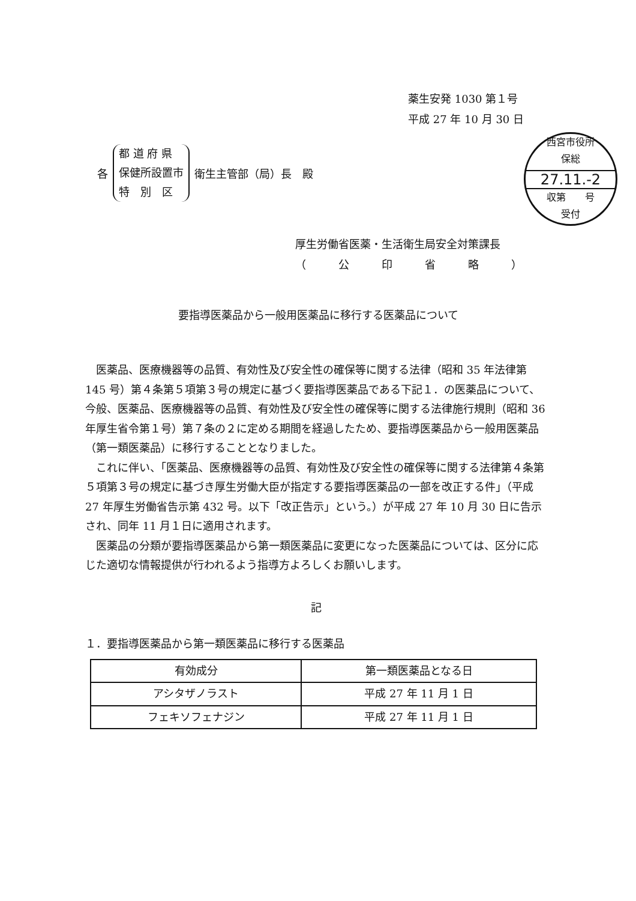薬生安発 1030 第１号
平成 27 年 10 月 30 日
各
都 道 府 県
保健所設置市
特　別　区
衛生主管部（局）長　殿
西宮市役所
保総
27.11.-2
収第　　号
受付
厚生労働省医薬・生活衛生局安全対策課長
（　　　公　　　印　　　省　　　略　　　）
要指導医薬品から一般用医薬品に移行する医薬品について
医薬品、医療機器等の品質、有効性及び安全性の確保等に関する法律（昭和 35 年法律第 145 号）第４条第５項第３号の規定に基づく要指導医薬品である下記１．の医薬品について、今般、医薬品、医療機器等の品質、有効性及び安全性の確保等に関する法律施行規則（昭和 36 年厚生省令第１号）第７条の２に定める期間を経過したため、要指導医薬品から一般用医薬品（第一類医薬品）に移行することとなりました。
これに伴い、「医薬品、医療機器等の品質、有効性及び安全性の確保等に関する法律第４条第５項第３号の規定に基づき厚生労働大臣が指定する要指導医薬品の一部を改正する件」（平成 27 年厚生労働省告示第 432 号。以下「改正告示」という。）が平成 27 年 10 月 30 日に告示され、同年 11 月１日に適用されます。
医薬品の分類が要指導医薬品から第一類医薬品に変更になった医薬品については、区分に応じた適切な情報提供が行われるよう指導方よろしくお願いします。
記
１．要指導医薬品から第一類医薬品に移行する医薬品
| 有効成分 | 第一類医薬品となる日 |
| --- | --- |
| アシタザノラスト | 平成 27 年 11 月 1 日 |
| フェキソフェナジン | 平成 27 年 11 月 1 日 |